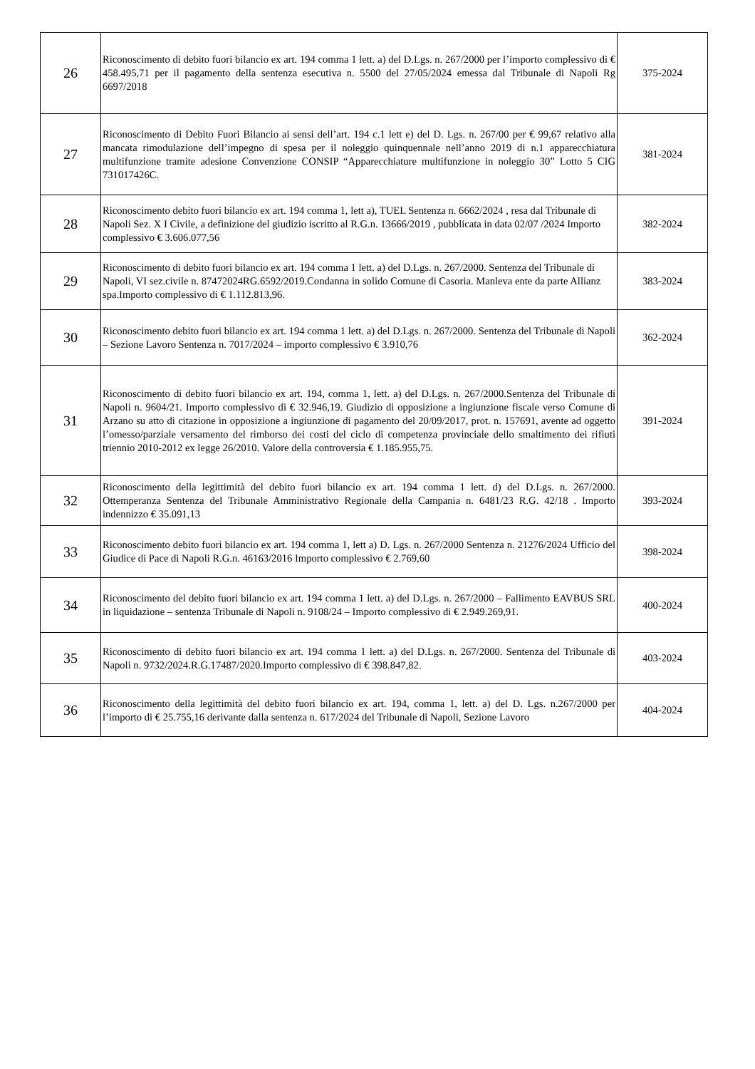| 26 | Riconoscimento di debito fuori bilancio ex art. 194 comma 1 lett. a) del D.Lgs. n. 267/2000 per l’importo complessivo di € 458.495,71 per il pagamento della sentenza esecutiva n. 5500 del 27/05/2024 emessa dal Tribunale di Napoli Rg 6697/2018 | 375-2024 |
| 27 | Riconoscimento di Debito Fuori Bilancio ai sensi dell’art. 194 c.1 lett e) del D. Lgs. n. 267/00 per € 99,67 relativo alla mancata rimodulazione dell’impegno di spesa per il noleggio quinquennale nell’anno 2019 di n.1 apparecchiatura multifunzione tramite adesione Convenzione CONSIP “Apparecchiature multifunzione in noleggio 30” Lotto 5 CIG 731017426C. | 381-2024 |
| 28 | Riconoscimento debito fuori bilancio ex art. 194 comma 1, lett a), TUEL Sentenza n. 6662/2024 , resa dal Tribunale di Napoli Sez. X I Civile, a definizione del giudizio iscritto al R.G.n. 13666/2019 , pubblicata in data 02/07 /2024 Importo complessivo € 3.606.077,56 | 382-2024 |
| 29 | Riconoscimento di debito fuori bilancio ex art. 194 comma 1 lett. a) del D.Lgs. n. 267/2000. Sentenza del Tribunale di Napoli, VI sez.civile n. 87472024RG.6592/2019.Condanna in solido Comune di Casoria. Manleva ente da parte Allianz spa.Importo complessivo di € 1.112.813,96. | 383-2024 |
| 30 | Riconoscimento debito fuori bilancio ex art. 194 comma 1 lett. a) del D.Lgs. n. 267/2000. Sentenza del Tribunale di Napoli – Sezione Lavoro Sentenza n. 7017/2024 – importo complessivo € 3.910,76 | 362-2024 |
| 31 | Riconoscimento di debito fuori bilancio ex art. 194, comma 1, lett. a) del D.Lgs. n. 267/2000.Sentenza del Tribunale di Napoli n. 9604/21. Importo complessivo di € 32.946,19. Giudizio di opposizione a ingiunzione fiscale verso Comune di Arzano su atto di citazione in opposizione a ingiunzione di pagamento del 20/09/2017, prot. n. 157691, avente ad oggetto l’omesso/parziale versamento del rimborso dei costi del ciclo di competenza provinciale dello smaltimento dei rifiuti triennio 2010-2012 ex legge 26/2010. Valore della controversia € 1.185.955,75. | 391-2024 |
| 32 | Riconoscimento della legittimità del debito fuori bilancio ex art. 194 comma 1 lett. d) del D.Lgs. n. 267/2000. Ottemperanza Sentenza del Tribunale Amministrativo Regionale della Campania n. 6481/23 R.G. 42/18 . Importo indennizzo € 35.091,13 | 393-2024 |
| 33 | Riconoscimento debito fuori bilancio ex art. 194 comma 1, lett a) D. Lgs. n. 267/2000 Sentenza n. 21276/2024 Ufficio del Giudice di Pace di Napoli R.G.n. 46163/2016 Importo complessivo € 2.769,60 | 398-2024 |
| 34 | Riconoscimento del debito fuori bilancio ex art. 194 comma 1 lett. a) del D.Lgs. n. 267/2000 – Fallimento EAVBUS SRL in liquidazione – sentenza Tribunale di Napoli n. 9108/24 – Importo complessivo di € 2.949.269,91. | 400-2024 |
| 35 | Riconoscimento di debito fuori bilancio ex art. 194 comma 1 lett. a) del D.Lgs. n. 267/2000. Sentenza del Tribunale di Napoli n. 9732/2024.R.G.17487/2020.Importo complessivo di € 398.847,82. | 403-2024 |
| 36 | Riconoscimento della legittimità del debito fuori bilancio ex art. 194, comma 1, lett. a) del D. Lgs. n.267/2000 per l’importo di € 25.755,16 derivante dalla sentenza n. 617/2024 del Tribunale di Napoli, Sezione Lavoro | 404-2024 |